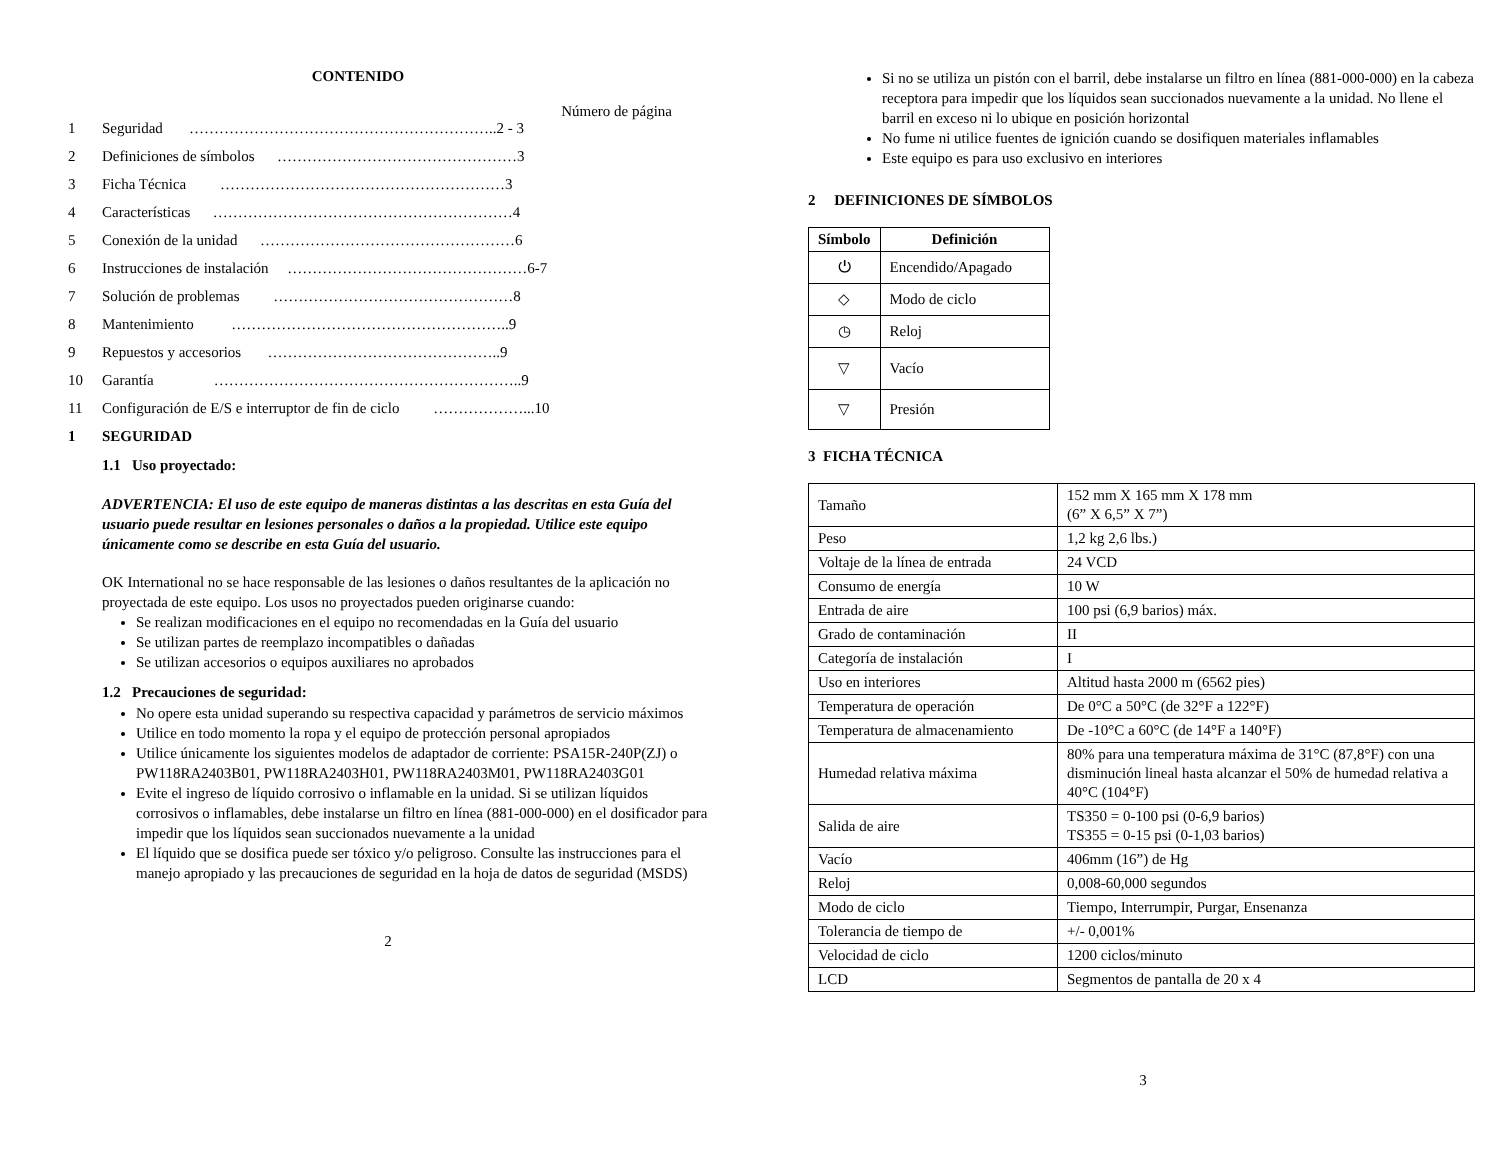CONTENIDO
Número de página
1 Seguridad ……………………………………………………..2 - 3
2 Definiciones de símbolos …………………………………………3
3 Ficha Técnica …………………………………………………3
4 Características ……………………………………………………4
5 Conexión de la unidad ……………………………………………6
6 Instrucciones de instalación …………………………………………6-7
7 Solución de problemas …………………………………………8
8 Mantenimiento ………………………………………………..9
9 Repuestos y accesorios ………………………………………..9
10 Garantía ……………………………………………………..9
11 Configuración de E/S e interruptor de fin de ciclo ………………...10
1 SEGURIDAD
1.1 Uso proyectado:
ADVERTENCIA: El uso de este equipo de maneras distintas a las descritas en esta Guía del usuario puede resultar en lesiones personales o daños a la propiedad. Utilice este equipo únicamente como se describe en esta Guía del usuario.
OK International no se hace responsable de las lesiones o daños resultantes de la aplicación no proyectada de este equipo. Los usos no proyectados pueden originarse cuando:
Se realizan modificaciones en el equipo no recomendadas en la Guía del usuario
Se utilizan partes de reemplazo incompatibles o dañadas
Se utilizan accesorios o equipos auxiliares no aprobados
1.2 Precauciones de seguridad:
No opere esta unidad superando su respectiva capacidad y parámetros de servicio máximos
Utilice en todo momento la ropa y el equipo de protección personal apropiados
Utilice únicamente los siguientes modelos de adaptador de corriente: PSA15R-240P(ZJ) o PW118RA2403B01, PW118RA2403H01, PW118RA2403M01, PW118RA2403G01
Evite el ingreso de líquido corrosivo o inflamable en la unidad. Si se utilizan líquidos corrosivos o inflamables, debe instalarse un filtro en línea (881-000-000) en el dosificador para impedir que los líquidos sean succionados nuevamente a la unidad
El líquido que se dosifica puede ser tóxico y/o peligroso. Consulte las instrucciones para el manejo apropiado y las precauciones de seguridad en la hoja de datos de seguridad (MSDS)
2
Si no se utiliza un pistón con el barril, debe instalarse un filtro en línea (881-000-000) en la cabeza receptora para impedir que los líquidos sean succionados nuevamente a la unidad. No llene el barril en exceso ni lo ubique en posición horizontal
No fume ni utilice fuentes de ignición cuando se dosifiquen materiales inflamables
Este equipo es para uso exclusivo en interiores
2 DEFINICIONES DE SÍMBOLOS
| Símbolo | Definición |
| --- | --- |
| ⏻ | Encendido/Apagado |
| ◇ | Modo de ciclo |
| ◷ | Reloj |
| ▽ | Vacío |
| ▽ | Presión |
3 FICHA TÉCNICA
| Tamaño | 152 mm X 165 mm X 178 mm (6” X 6,5” X 7”) |
| Peso | 1,2 kg 2,6 lbs.) |
| Voltaje de la línea de entrada | 24 VCD |
| Consumo de energía | 10 W |
| Entrada de aire | 100 psi (6,9 barios) máx. |
| Grado de contaminación | II |
| Categoría de instalación | I |
| Uso en interiores | Altitud hasta 2000 m (6562 pies) |
| Temperatura de operación | De 0°C a 50°C (de 32°F a 122°F) |
| Temperatura de almacenamiento | De -10°C a 60°C (de 14°F a 140°F) |
| Humedad relativa máxima | 80% para una temperatura máxima de 31°C (87,8°F) con una disminución lineal hasta alcanzar el 50% de humedad relativa a 40°C (104°F) |
| Salida de aire | TS350 = 0-100 psi (0-6,9 barios) TS355 = 0-15 psi (0-1,03 barios) |
| Vacío | 406mm (16”) de Hg |
| Reloj | 0,008-60,000 segundos |
| Modo de ciclo | Tiempo, Interrumpir, Purgar, Ensenanza |
| Tolerancia de tiempo de | +/- 0,001% |
| Velocidad de ciclo | 1200 ciclos/minuto |
| LCD | Segmentos de pantalla de 20 x 4 |
3